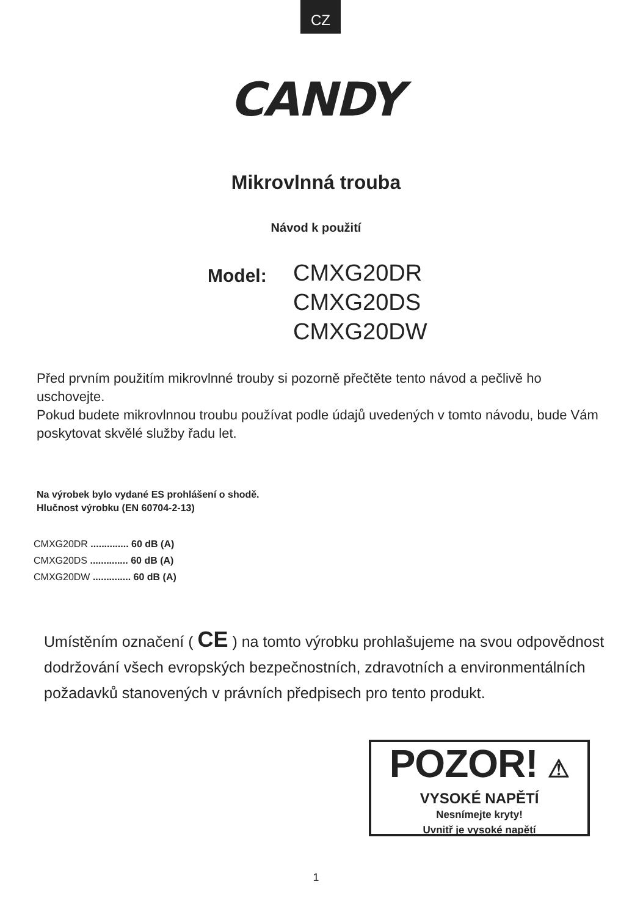CZ
CANDY
Mikrovlnná trouba
Návod k použití
Model:
CMXG20DR
CMXG20DS
CMXG20DW
Před prvním použitím mikrovlnné trouby si pozorně přečtěte tento návod a pečlivě ho uschovejte.
Pokud budete mikrovlnnou troubu používat podle údajů uvedených v tomto návodu, bude Vám poskytovat skvělé služby řadu let.
Na výrobek bylo vydané ES prohlášení o shodě.
Hlučnost výrobku (EN 60704-2-13)
CMXG20DR .............. 60 dB (A)
CMXG20DS .............. 60 dB (A)
CMXG20DW .............. 60 dB (A)
Umístěním označení ( CE ) na tomto výrobku prohlašujeme na svou odpovědnost dodržování všech evropských bezpečnostních, zdravotních a environmentálních požadavků stanovených v právních předpisech pro tento produkt.
POZOR! ⚠
VYSOKÉ NAPĚTÍ
Nesnímejte kryty!
Uvnitř je vysoké napětí
1